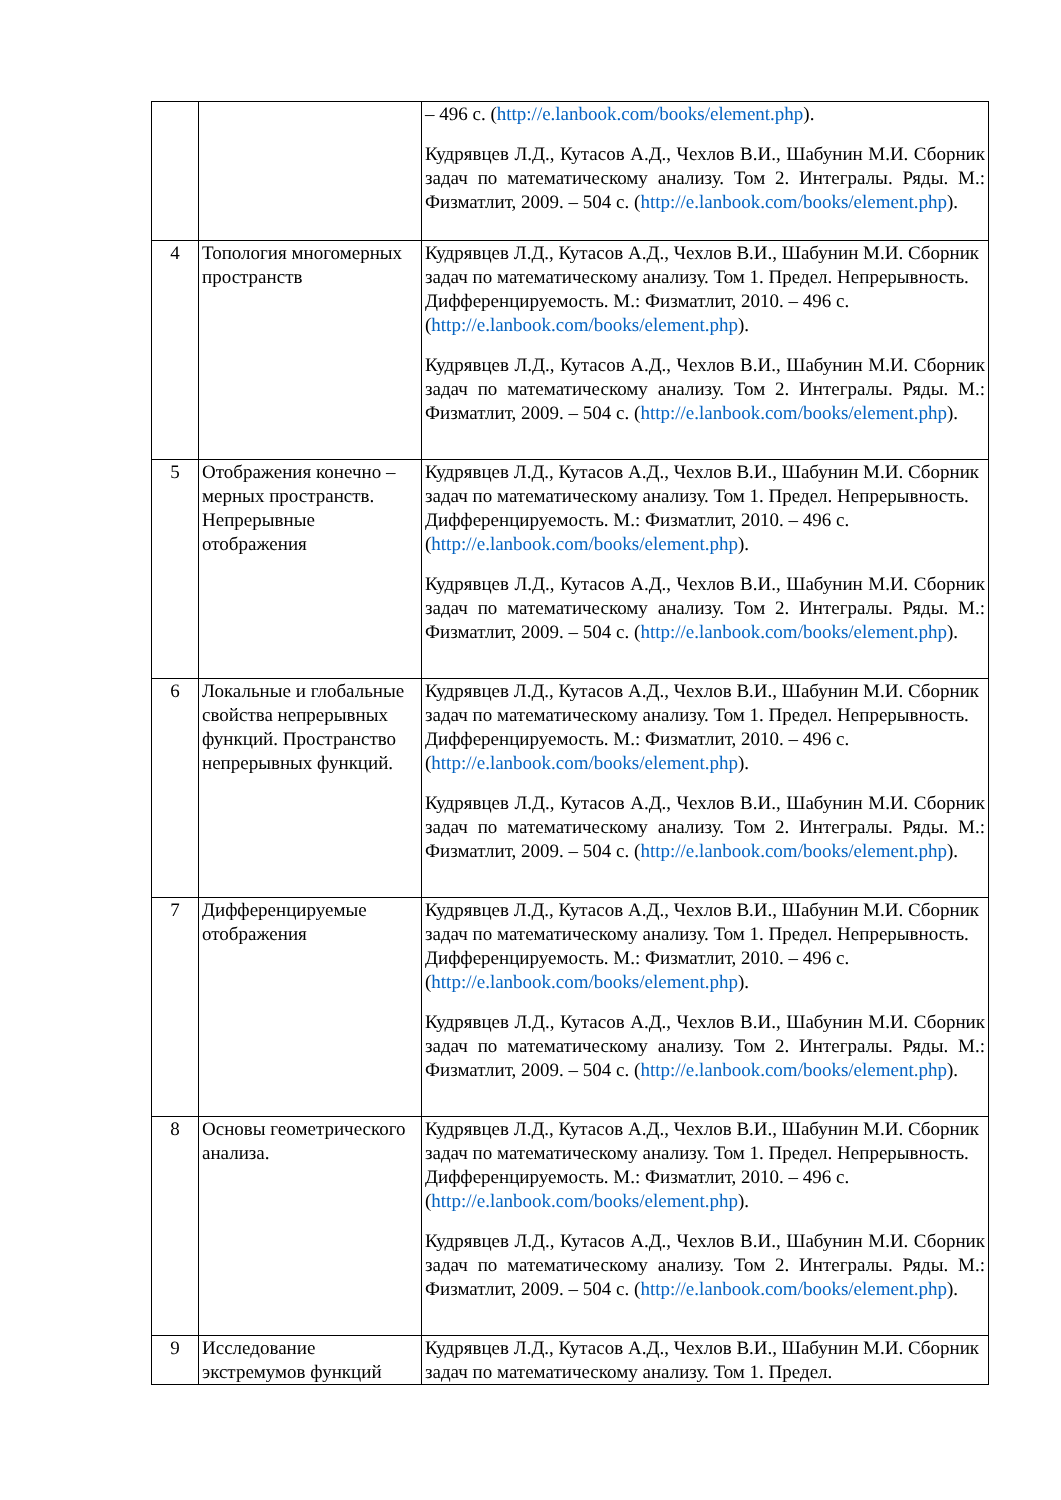| | | – 496 с. ( http://e.lanbook.com/books/element.php ). Кудрявцев Л.Д., Кутасов А.Д., Чехлов В.И., Шабунин М.И. Сборник задач по математическому анализу. Том 2. Интегралы. Ряды. М.: Физматлит, 2009. – 504 с. ( http://e.lanbook.com/books/element.php ). |
| 4 | Топология многомерных пространств | Кудрявцев Л.Д., Кутасов А.Д., Чехлов В.И., Шабунин М.И. Сборник задач по математическому анализу. Том 1. Предел. Непрерывность. Дифференцируемость. М.: Физматлит, 2010. – 496 с. ( http://e.lanbook.com/books/element.php ). Кудрявцев Л.Д., Кутасов А.Д., Чехлов В.И., Шабунин М.И. Сборник задач по математическому анализу. Том 2. Интегралы. Ряды. М.: Физматлит, 2009. – 504 с. ( http://e.lanbook.com/books/element.php ). |
| 5 | Отображения конечно – мерных пространств. Непрерывные отображения | Кудрявцев Л.Д., Кутасов А.Д., Чехлов В.И., Шабунин М.И. Сборник задач по математическому анализу. Том 1. Предел. Непрерывность. Дифференцируемость. М.: Физматлит, 2010. – 496 с. ( http://e.lanbook.com/books/element.php ). Кудрявцев Л.Д., Кутасов А.Д., Чехлов В.И., Шабунин М.И. Сборник задач по математическому анализу. Том 2. Интегралы. Ряды. М.: Физматлит, 2009. – 504 с. ( http://e.lanbook.com/books/element.php ). |
| 6 | Локальные и глобальные свойства непрерывных функций. Пространство непрерывных функций. | Кудрявцев Л.Д., Кутасов А.Д., Чехлов В.И., Шабунин М.И. Сборник задач по математическому анализу. Том 1. Предел. Непрерывность. Дифференцируемость. М.: Физматлит, 2010. – 496 с. ( http://e.lanbook.com/books/element.php ). Кудрявцев Л.Д., Кутасов А.Д., Чехлов В.И., Шабунин М.И. Сборник задач по математическому анализу. Том 2. Интегралы. Ряды. М.: Физматлит, 2009. – 504 с. ( http://e.lanbook.com/books/element.php ). |
| 7 | Дифференцируемые отображения | Кудрявцев Л.Д., Кутасов А.Д., Чехлов В.И., Шабунин М.И. Сборник задач по математическому анализу. Том 1. Предел. Непрерывность. Дифференцируемость. М.: Физматлит, 2010. – 496 с. ( http://e.lanbook.com/books/element.php ). Кудрявцев Л.Д., Кутасов А.Д., Чехлов В.И., Шабунин М.И. Сборник задач по математическому анализу. Том 2. Интегралы. Ряды. М.: Физматлит, 2009. – 504 с. ( http://e.lanbook.com/books/element.php ). |
| 8 | Основы геометрического анализа. | Кудрявцев Л.Д., Кутасов А.Д., Чехлов В.И., Шабунин М.И. Сборник задач по математическому анализу. Том 1. Предел. Непрерывность. Дифференцируемость. М.: Физматлит, 2010. – 496 с. ( http://e.lanbook.com/books/element.php ). Кудрявцев Л.Д., Кутасов А.Д., Чехлов В.И., Шабунин М.И. Сборник задач по математическому анализу. Том 2. Интегралы. Ряды. М.: Физматлит, 2009. – 504 с. ( http://e.lanbook.com/books/element.php ). |
| 9 | Исследование экстремумов функций | Кудрявцев Л.Д., Кутасов А.Д., Чехлов В.И., Шабунин М.И. Сборник задач по математическому анализу. Том 1. Предел. |